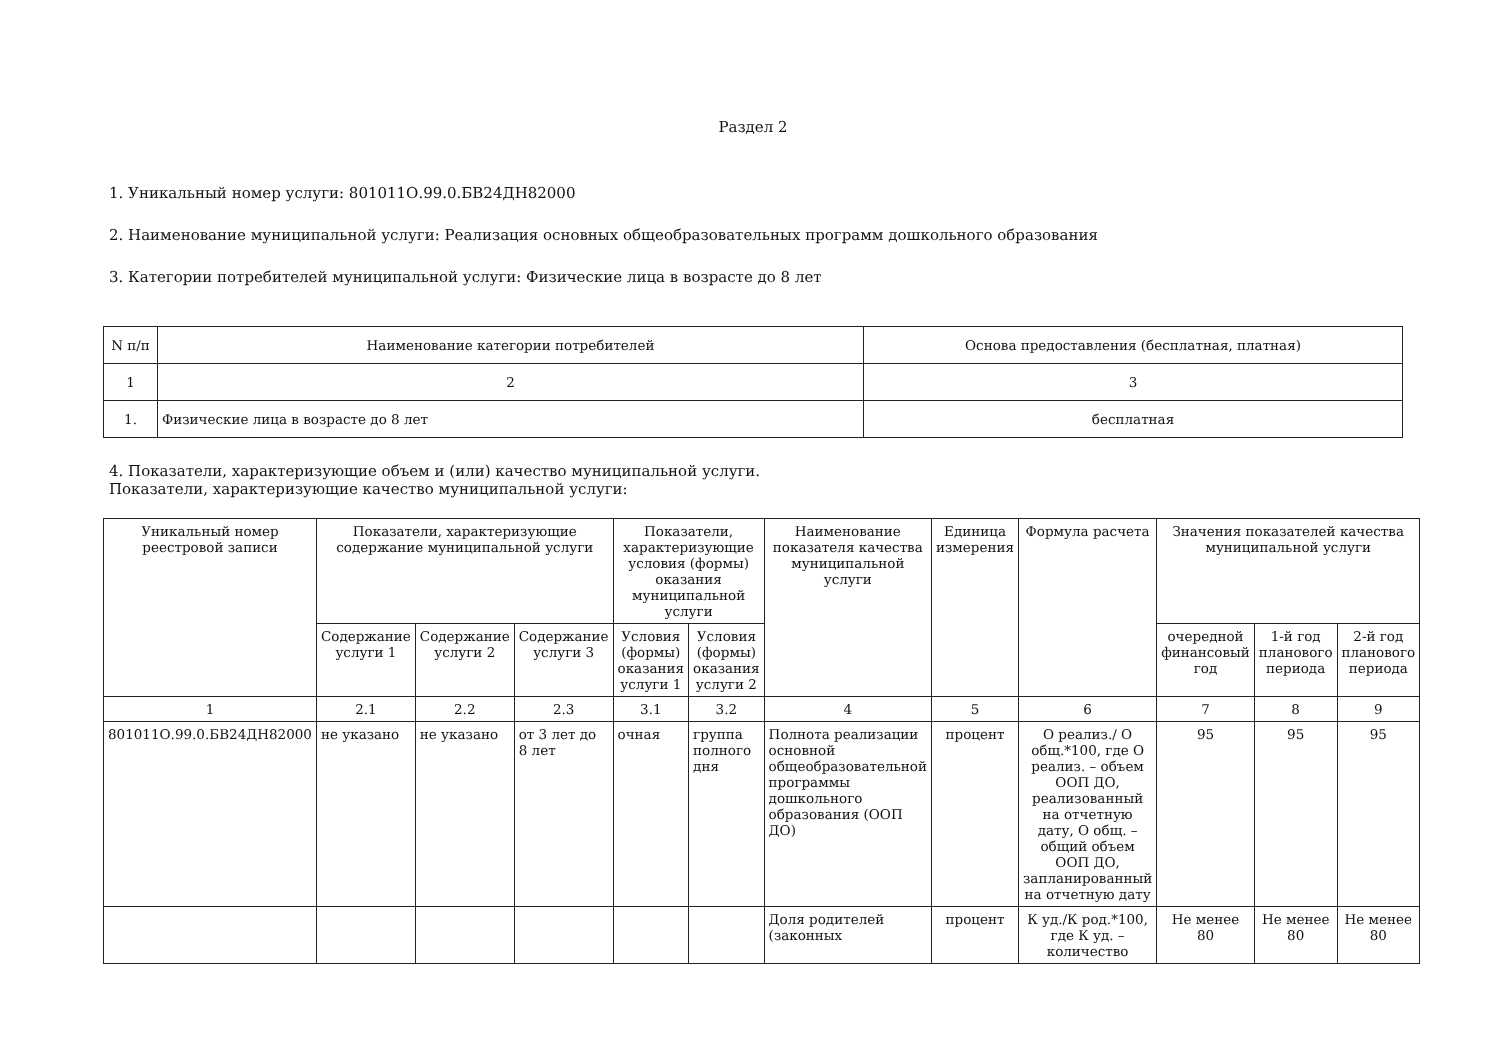Раздел 2
1. Уникальный номер услуги: 801011О.99.0.БВ24ДН82000
2. Наименование муниципальной услуги: Реализация основных общеобразовательных программ дошкольного образования
3. Категории потребителей муниципальной услуги: Физические лица в возрасте до 8 лет
| N п/п | Наименование категории потребителей | Основа предоставления (бесплатная, платная) |
| --- | --- | --- |
| 1 | 2 | 3 |
| 1. | Физические лица в возрасте до 8 лет | бесплатная |
4. Показатели, характеризующие объем и (или) качество муниципальной услуги.
Показатели, характеризующие качество муниципальной услуги:
| Уникальный номер реестровой записи | Показатели, характеризующие содержание муниципальной услуги | | | Показатели, характеризующие условия (формы) оказания муниципальной услуги | | Наименование показателя качества муниципальной услуги | Единица измерения | Формула расчета | Значения показателей качества муниципальной услуги | | |
| --- | --- | --- | --- | --- | --- | --- | --- | --- | --- | --- | --- |
| | Содержание услуги 1 | Содержание услуги 2 | Содержание услуги 3 | Условия (формы) оказания услуги 1 | Условия (формы) оказания услуги 2 | | | | очередной финансовый год | 1-й год планового периода | 2-й год планового периода |
| 1 | 2.1 | 2.2 | 2.3 | 3.1 | 3.2 | 4 | 5 | 6 | 7 | 8 | 9 |
| 801011О.99.0.БВ24ДН82000 | не указано | не указано | от 3 лет до 8 лет | очная | группа полного дня | Полнота реализации основной общеобразовательной программы дошкольного образования (ООП ДО) | процент | О реализ./ О общ.*100, где О реализ. – объем ООП ДО, реализованный на отчетную дату, О общ. – общий объем ООП ДО, запланированный на отчетную дату | 95 | 95 | 95 |
| | | | | | | Доля родителей (законных | процент | К уд./К род.*100, где К уд. – количество | Не менее 80 | Не менее 80 | Не менее 80 |